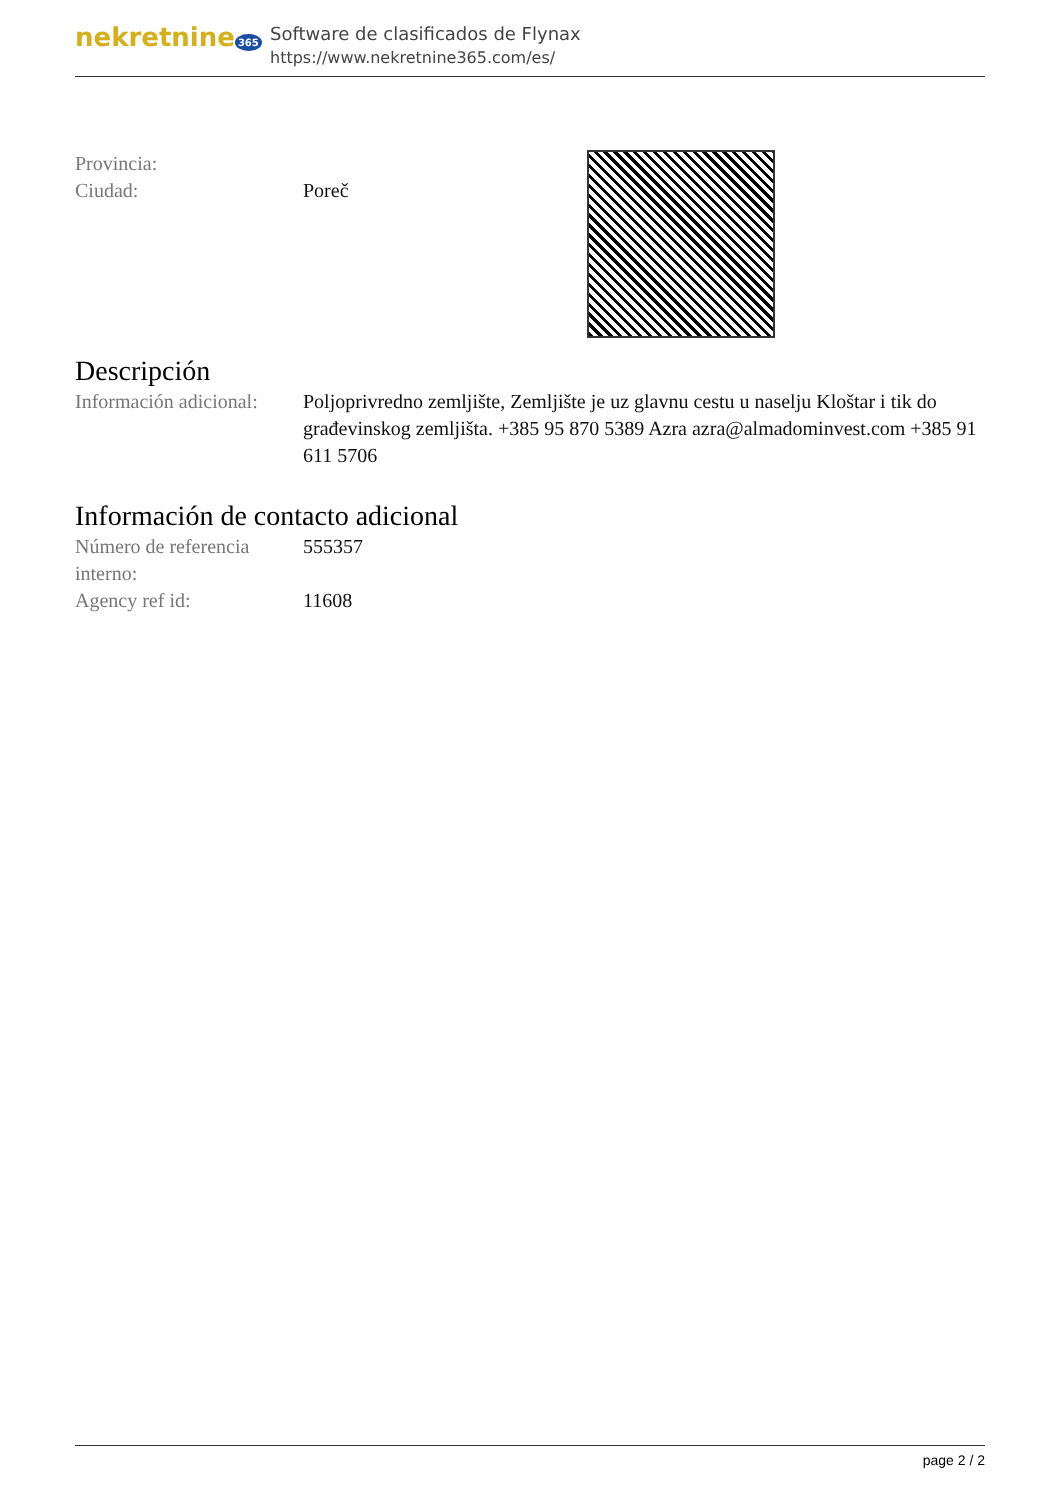nekretnine 365
Software de clasificados de Flynax
https://www.nekretnine365.com/es/
Provincia:
Ciudad: Poreč
Descripción
Información adicional:
Poljoprivredno zemljište, Zemljište je uz glavnu cestu u naselju Kloštar i tik do građevinskog zemljišta. +385 95 870 5389 Azra azra@almadominvest.com +385 91 611 5706
Información de contacto adicional
Número de referencia interno:
555357
Agency ref id: 11608
page 2 / 2